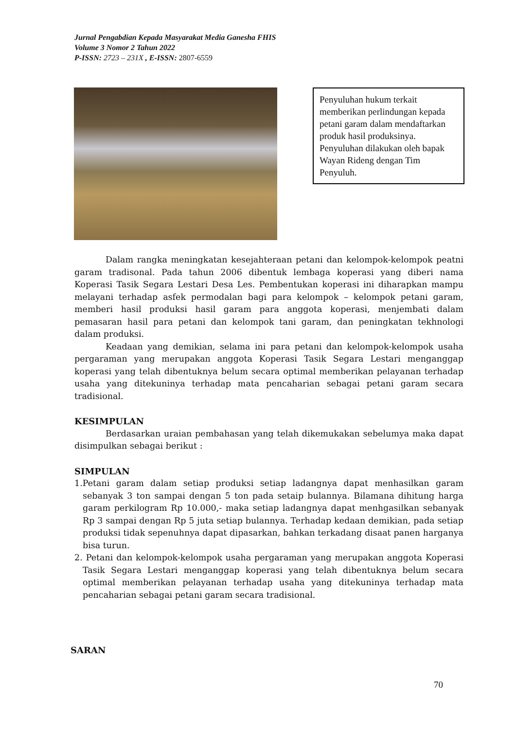Jurnal Pengabdian Kepada Masyarakat Media Ganesha FHIS
Volume 3 Nomor 2 Tahun 2022
P-ISSN: 2723 – 231X , E-ISSN: 2807-6559
Penyuluhan hukum terkait memberikan perlindungan kepada petani garam dalam mendaftarkan produk hasil produksinya. Penyuluhan dilakukan oleh bapak Wayan Rideng dengan Tim Penyuluh.
Dalam rangka meningkatan kesejahteraan petani dan kelompok-kelompok peatni garam tradisonal. Pada tahun 2006 dibentuk lembaga koperasi yang diberi nama Koperasi Tasik Segara Lestari Desa Les. Pembentukan koperasi ini diharapkan mampu melayani terhadap asfek permodalan bagi para kelompok – kelompok petani garam, memberi hasil produksi hasil garam para anggota koperasi, menjembati dalam pemasaran hasil para petani dan kelompok tani garam, dan peningkatan tekhnologi dalam produksi.
Keadaan yang demikian, selama ini para petani dan kelompok-kelompok usaha pergaraman yang merupakan anggota Koperasi Tasik Segara Lestari menganggap koperasi yang telah dibentuknya belum secara optimal memberikan pelayanan terhadap usaha yang ditekuninya terhadap mata pencaharian sebagai petani garam secara tradisional.
KESIMPULAN
Berdasarkan uraian pembahasan yang telah dikemukakan sebelumya maka dapat disimpulkan sebagai berikut :
SIMPULAN
1.Petani garam dalam setiap produksi setiap ladangnya dapat menhasilkan garam sebanyak 3 ton sampai dengan 5 ton pada setaip bulannya. Bilamana dihitung harga garam perkilogram Rp 10.000,- maka setiap ladangnya dapat menhgasilkan sebanyak Rp 3 sampai dengan Rp 5 juta setiap bulannya. Terhadap kedaan demikian, pada setiap produksi tidak sepenuhnya dapat dipasarkan, bahkan terkadang disaat panen harganya bisa turun.
2. Petani dan kelompok-kelompok usaha pergaraman yang merupakan anggota Koperasi Tasik Segara Lestari menganggap koperasi yang telah dibentuknya belum secara optimal memberikan pelayanan terhadap usaha yang ditekuninya terhadap mata pencaharian sebagai petani garam secara tradisional.
SARAN
70